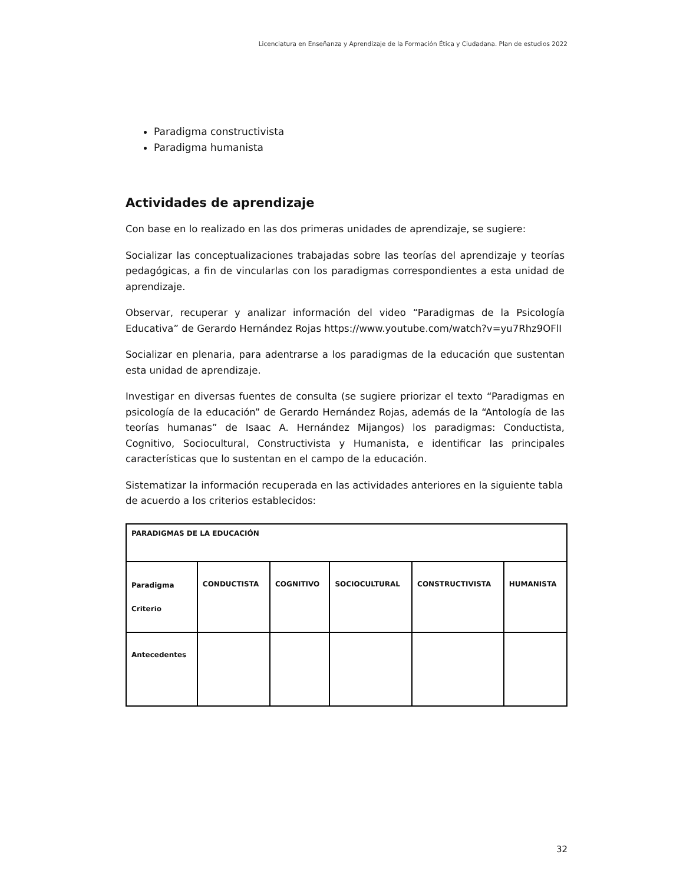Licenciatura en Enseñanza y Aprendizaje de la Formación Ética y Ciudadana. Plan de estudios 2022
Paradigma constructivista
Paradigma humanista
Actividades de aprendizaje
Con base en lo realizado en las dos primeras unidades de aprendizaje, se sugiere:
Socializar las conceptualizaciones trabajadas sobre las teorías del aprendizaje y teorías pedagógicas, a fin de vincularlas con los paradigmas correspondientes a esta unidad de aprendizaje.
Observar, recuperar y analizar información del video “Paradigmas de la Psicología Educativa” de Gerardo Hernández Rojas https://www.youtube.com/watch?v=yu7Rhz9OFlI
Socializar en plenaria, para adentrarse a los paradigmas de la educación que sustentan esta unidad de aprendizaje.
Investigar en diversas fuentes de consulta (se sugiere priorizar el texto “Paradigmas en psicología de la educación” de Gerardo Hernández Rojas, además de la “Antología de las teorías humanas” de Isaac A. Hernández Mijangos) los paradigmas: Conductista, Cognitivo, Sociocultural, Constructivista y Humanista, e identificar las principales características que lo sustentan en el campo de la educación.
Sistematizar la información recuperada en las actividades anteriores en la siguiente tabla de acuerdo a los criterios establecidos:
| PARADIGMAS DE LA EDUCACIÓN | | | | | |
| Paradigma Criterio | CONDUCTISTA | COGNITIVO | SOCIOCULTURAL | CONSTRUCTIVISTA | HUMANISTA |
| Antecedentes | | | | | |
32